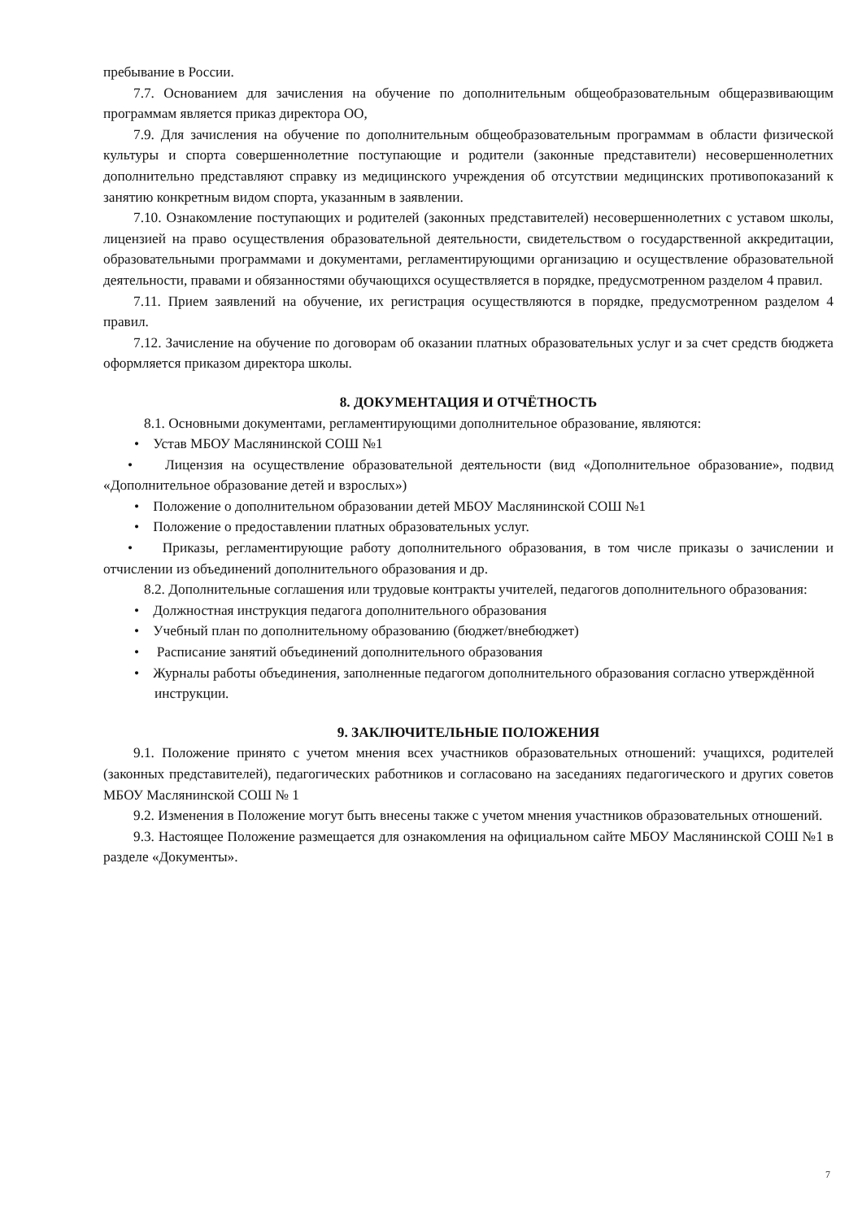пребывание в России.
7.7. Основанием для зачисления на обучение по дополнительным общеобразовательным общеразвивающим программам является приказ директора ОО,
7.9. Для зачисления на обучение по дополнительным общеобразовательным программам в области физической культуры и спорта совершеннолетние поступающие и родители (законные представители) несовершеннолетних дополнительно представляют справку из медицинского учреждения об отсутствии медицинских противопоказаний к занятию конкретным видом спорта, указанным в заявлении.
7.10. Ознакомление поступающих и родителей (законных представителей) несовершеннолетних с уставом школы, лицензией на право осуществления образовательной деятельности, свидетельством о государственной аккредитации, образовательными программами и документами, регламентирующими организацию и осуществление образовательной деятельности, правами и обязанностями обучающихся осуществляется в порядке, предусмотренном разделом 4 правил.
7.11. Прием заявлений на обучение, их регистрация осуществляются в порядке, предусмотренном разделом 4 правил.
7.12. Зачисление на обучение по договорам об оказании платных образовательных услуг и за счет средств бюджета оформляется приказом директора школы.
8. ДОКУМЕНТАЦИЯ И ОТЧЁТНОСТЬ
8.1. Основными документами, регламентирующими дополнительное образование, являются:
• Устав МБОУ Маслянинской СОШ №1
• Лицензия на осуществление образовательной деятельности (вид «Дополнительное образование», подвид «Дополнительное образование детей и взрослых»)
• Положение о дополнительном образовании детей МБОУ Маслянинской СОШ №1
• Положение о предоставлении платных образовательных услуг.
• Приказы, регламентирующие работу дополнительного образования, в том числе приказы о зачислении и отчислении из объединений дополнительного образования и др.
8.2. Дополнительные соглашения или трудовые контракты учителей, педагогов дополнительного образования:
• Должностная инструкция педагога дополнительного образования
• Учебный план по дополнительному образованию (бюджет/внебюджет)
• Расписание занятий объединений дополнительного образования
• Журналы работы объединения, заполненные педагогом дополнительного образования согласно утверждённой инструкции.
9. ЗАКЛЮЧИТЕЛЬНЫЕ ПОЛОЖЕНИЯ
9.1. Положение принято с учетом мнения всех участников образовательных отношений: учащихся, родителей (законных представителей), педагогических работников и согласовано на заседаниях педагогического и других советов МБОУ Маслянинской СОШ № 1
9.2. Изменения в Положение могут быть внесены также с учетом мнения участников образовательных отношений.
9.3. Настоящее Положение размещается для ознакомления на официальном сайте МБОУ Маслянинской СОШ №1 в разделе «Документы».
7